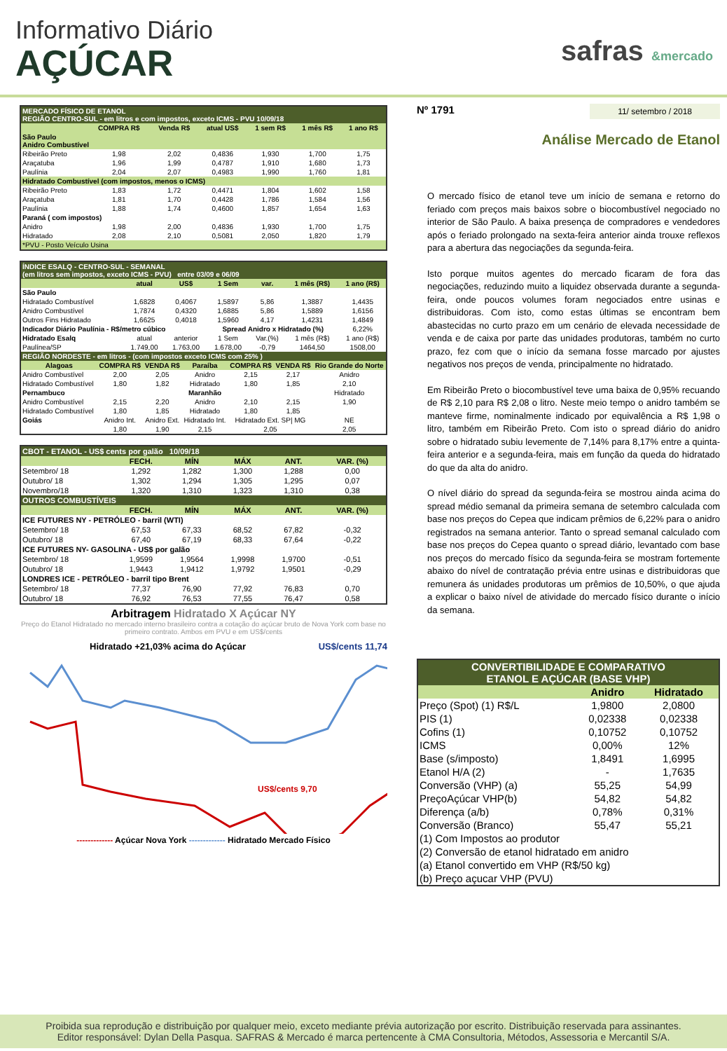Informativo Diário
AÇÚCAR
safras &mercado
| MERCADO FÍSICO DE ETANOL REGIÃO CENTRO-SUL - em litros e com impostos, exceto ICMS - PVU 10/09/18 | | | | | | |
| | COMPRA R$ | Venda R$ | atual US$ | 1 sem R$ | 1 mês R$ | 1 ano R$ |
| São Paulo Anidro Combustível | | | | | | |
| Ribeirão Preto | 1,98 | 2,02 | 0,4836 | 1,930 | 1,700 | 1,75 |
| Araçatuba | 1,96 | 1,99 | 0,4787 | 1,910 | 1,680 | 1,73 |
| Paulínia | 2,04 | 2,07 | 0,4983 | 1,990 | 1,760 | 1,81 |
| Hidratado Combustível (com impostos, menos o ICMS) | | | | | | |
| Ribeirão Preto | 1,83 | 1,72 | 0,4471 | 1,804 | 1,602 | 1,58 |
| Araçatuba | 1,81 | 1,70 | 0,4428 | 1,786 | 1,584 | 1,56 |
| Paulínia | 1,88 | 1,74 | 0,4600 | 1,857 | 1,654 | 1,63 |
| Paraná ( com impostos) | | | | | | |
| Anidro | 1,98 | 2,00 | 0,4836 | 1,930 | 1,700 | 1,75 |
| Hidratado | 2,08 | 2,10 | 0,5081 | 2,050 | 1,820 | 1,79 |
| *PVU - Posto Veículo Usina | | | | | | |
| ÍNDICE ESALQ - CENTRO-SUL - SEMANAL (em litros sem impostos, exceto ICMS - PVU) entre 03/09 e 06/09 | | | | | | |
| | atual | US$ | 1 Sem | var. | 1 mês (R$) | 1 ano (R$) |
| São Paulo | | | | | | |
| Hidratado Combustível | 1,6828 | 0,4067 | 1,5897 | 5,86 | 1,3887 | 1,4435 |
| Anidro Combustível | 1,7874 | 0,4320 | 1,6885 | 5,86 | 1,5889 | 1,6156 |
| Outros Fins Hidratado | 1,6625 | 0,4018 | 1,5960 | 4,17 | 1,4231 | 1,4849 |
| Indicador Diário Paulínia - R$/metro cúbico | | | Spread Anidro x Hidratado (%) | | | 6,22% |
| Hidratado Esalq | atual | anterior | 1 Sem | Var.(%) | 1 mês (R$) | 1 ano (R$) |
| Paulínea/SP | 1.749,00 | 1.763,00 | 1.678,00 | -0,79 | 1464,50 | 1508,00 |
| REGIÃO NORDESTE - em litros - (com impostos exceto ICMS com 25% ) | | | | | | |
| Alagoas | COMPRA R$ | VENDA R$ | Paraíba | COMPRA R$ | VENDA R$ | Rio Grande do Norte |
| Anidro Combustível | 2,00 | 2,05 | Anidro | 2,15 | 2,17 | Anidro |
| Hidratado Combustível | 1,80 | 1,82 | Hidratado | 1,80 | 1,85 | 2,10 |
| Pernambuco | | | Maranhão | | | Hidratado |
| Anidro Combustível | 2,15 | 2,20 | Anidro | 2,10 | 2,15 | 1,90 |
| Hidratado Combustível | 1,80 | 1,85 | Hidratado | 1,80 | 1,85 | |
| Goiás | Anidro Int. | Anidro Ext. | Hidratado Int. | Hidratado Ext. SP/ MG | | NE |
| | 1,80 | 1,90 | 2,15 | 2,05 | | 2,05 |
| CBOT - ETANOL - US$ cents por galão 10/09/18 | | | | | |
| | FECH. | MÍN | MÁX | ANT. | VAR. (%) |
| Setembro/ 18 | 1,292 | 1,282 | 1,300 | 1,288 | 0,00 |
| Outubro/ 18 | 1,302 | 1,294 | 1,305 | 1,295 | 0,07 |
| Novembro/18 | 1,320 | 1,310 | 1,323 | 1,310 | 0,38 |
| OUTROS COMBUSTÍVEIS | | | | | |
| | FECH. | MÍN | MÁX | ANT. | VAR. (%) |
| ICE FUTURES NY - PETRÓLEO - barril (WTI) | | | | | |
| Setembro/ 18 | 67,53 | 67,33 | 68,52 | 67,82 | -0,32 |
| Outubro/ 18 | 67,40 | 67,19 | 68,33 | 67,64 | -0,22 |
| ICE FUTURES NY- GASOLINA - US$ por galão | | | | | |
| Setembro/ 18 | 1,9599 | 1,9564 | 1,9998 | 1,9700 | -0,51 |
| Outubro/ 18 | 1,9443 | 1,9412 | 1,9792 | 1,9501 | -0,29 |
| LONDRES ICE - PETRÓLEO - barril tipo Brent | | | | | |
| Setembro/ 18 | 77,37 | 76,90 | 77,92 | 76,83 | 0,70 |
| Outubro/ 18 | 76,92 | 76,53 | 77,55 | 76,47 | 0,58 |
Arbitragem Hidratado X Açúcar NY
Preço do Etanol Hidratado no mercado interno brasileiro contra a cotação do açúcar bruto de Nova York com base no primeiro contrato. Ambos em PVU e em US$/cents
Hidratado +21,03% acima do Açúcar US$/cents 11,74
US$/cents 9,70
------------- Açúcar Nova York ------------- Hidratado Mercado Físico
Nº 1791 11/ setembro / 2018
Análise Mercado de Etanol
O mercado físico de etanol teve um início de semana e retorno do feriado com preços mais baixos sobre o biocombustível negociado no interior de São Paulo. A baixa presença de compradores e vendedores após o feriado prolongado na sexta-feira anterior ainda trouxe reflexos para a abertura das negociações da segunda-feira.
Isto porque muitos agentes do mercado ficaram de fora das negociações, reduzindo muito a liquidez observada durante a segunda-feira, onde poucos volumes foram negociados entre usinas e distribuidoras. Com isto, como estas últimas se encontram bem abastecidas no curto prazo em um cenário de elevada necessidade de venda e de caixa por parte das unidades produtoras, também no curto prazo, fez com que o início da semana fosse marcado por ajustes negativos nos preços de venda, principalmente no hidratado.
Em Ribeirão Preto o biocombustível teve uma baixa de 0,95% recuando de R$ 2,10 para R$ 2,08 o litro. Neste meio tempo o anidro também se manteve firme, nominalmente indicado por equivalência a R$ 1,98 o litro, também em Ribeirão Preto. Com isto o spread diário do anidro sobre o hidratado subiu levemente de 7,14% para 8,17% entre a quinta-feira anterior e a segunda-feira, mais em função da queda do hidratado do que da alta do anidro.
O nível diário do spread da segunda-feira se mostrou ainda acima do spread médio semanal da primeira semana de setembro calculada com base nos preços do Cepea que indicam prêmios de 6,22% para o anidro registrados na semana anterior. Tanto o spread semanal calculado com base nos preços do Cepea quanto o spread diário, levantado com base nos preços do mercado físico da segunda-feira se mostram fortemente abaixo do nível de contratação prévia entre usinas e distribuidoras que remunera ás unidades produtoras um prêmios de 10,50%, o que ajuda a explicar o baixo nível de atividade do mercado físico durante o início da semana.
| CONVERTIBILIDADE E COMPARATIVO ETANOL E AÇÚCAR (BASE VHP) | | |
| | Anidro | Hidratado |
| Preço (Spot) (1) R$/L | 1,9800 | 2,0800 |
| PIS (1) | 0,02338 | 0,02338 |
| Cofins (1) | 0,10752 | 0,10752 |
| ICMS | 0,00% | 12% |
| Base (s/imposto) | 1,8491 | 1,6995 |
| Etanol H/A (2) | - | 1,7635 |
| Conversão (VHP) (a) | 55,25 | 54,99 |
| PreçoAçúcar VHP(b) | 54,82 | 54,82 |
| Diferença (a/b) | 0,78% | 0,31% |
| Conversão (Branco) | 55,47 | 55,21 |
| (1) Com Impostos ao produtor | | |
| (2) Conversão de etanol hidratado em anidro | | |
| (a) Etanol convertido em VHP (R$/50 kg) | | |
| (b) Preço açucar VHP (PVU) | | |
Proibida sua reprodução e distribuição por qualquer meio, exceto mediante prévia autorização por escrito. Distribuição reservada para assinantes.
Editor responsável: Dylan Della Pasqua. SAFRAS & Mercado é marca pertencente à CMA Consultoria, Métodos, Assessoria e Mercantil S/A.